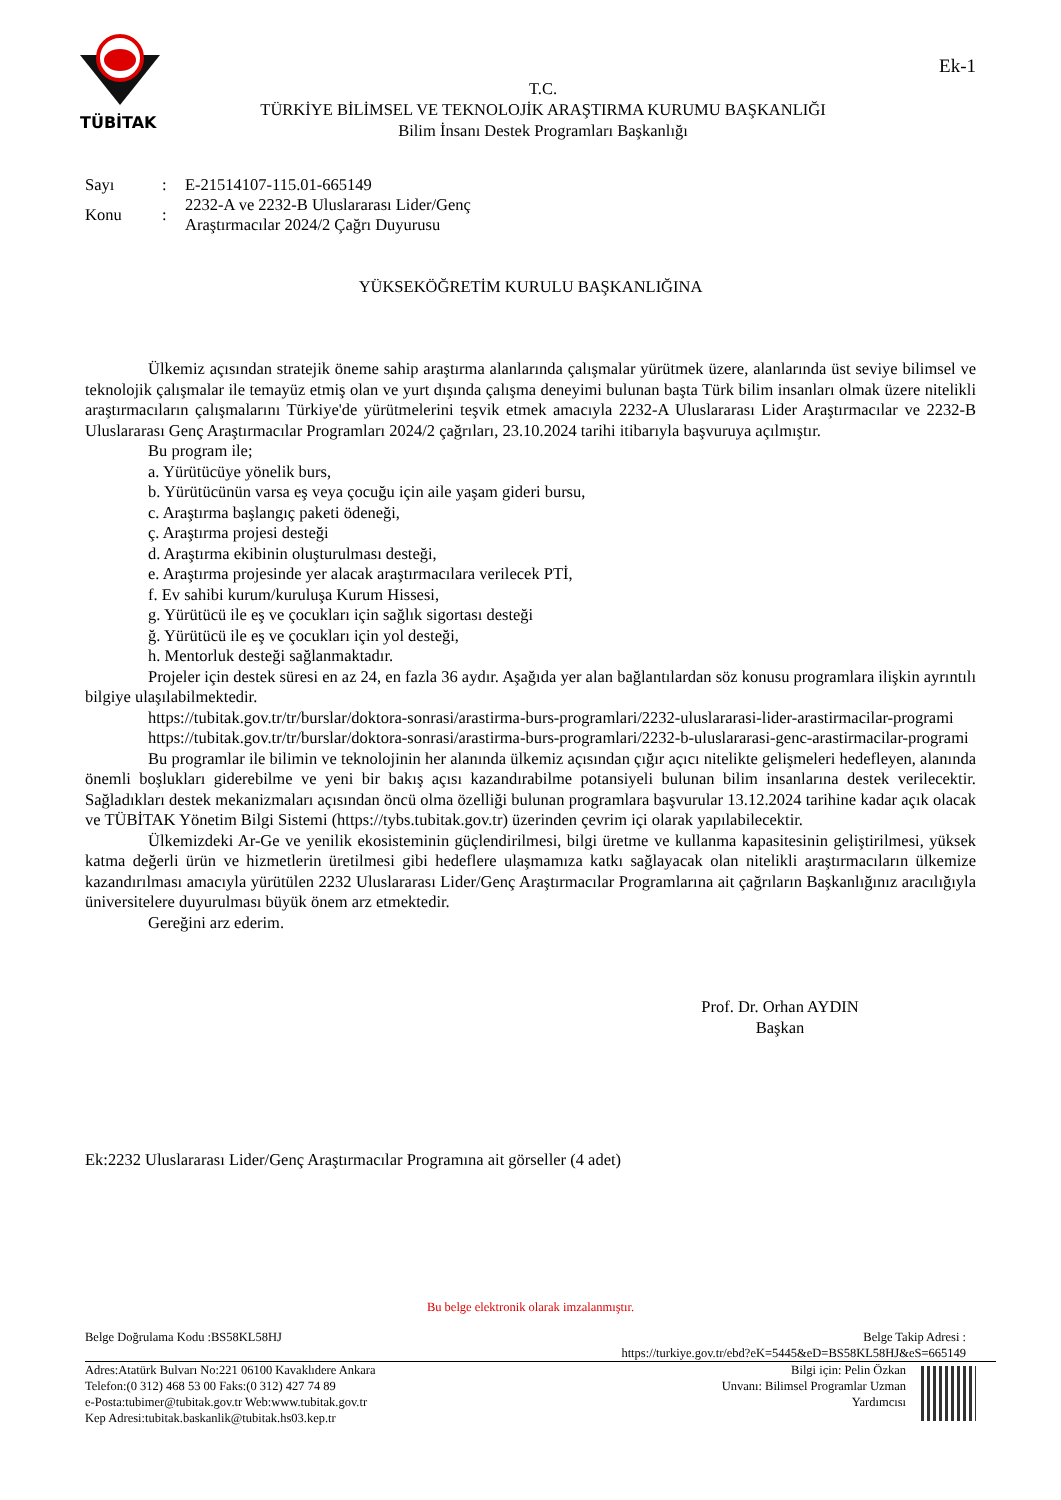TÜBİTAK
T.C.
TÜRKİYE BİLİMSEL VE TEKNOLOJİK ARAŞTIRMA KURUMU BAŞKANLIĞI
Bilim İnsanı Destek Programları Başkanlığı
Ek-1
| Sayı | : | E-21514107-115.01-665149 |
| Konu | : | 2232-A ve 2232-B Uluslararası Lider/Genç Araştırmacılar 2024/2 Çağrı Duyurusu |
YÜKSEKÖĞRETİM KURULU BAŞKANLIĞINA
Ülkemiz açısından stratejik öneme sahip araştırma alanlarında çalışmalar yürütmek üzere, alanlarında üst seviye bilimsel ve teknolojik çalışmalar ile temayüz etmiş olan ve yurt dışında çalışma deneyimi bulunan başta Türk bilim insanları olmak üzere nitelikli araştırmacıların çalışmalarını Türkiye'de yürütmelerini teşvik etmek amacıyla 2232-A Uluslararası Lider Araştırmacılar ve 2232-B Uluslararası Genç Araştırmacılar Programları 2024/2 çağrıları, 23.10.2024 tarihi itibarıyla başvuruya açılmıştır.
Bu program ile;
a. Yürütücüye yönelik burs,
b. Yürütücünün varsa eş veya çocuğu için aile yaşam gideri bursu,
c. Araştırma başlangıç paketi ödeneği,
ç. Araştırma projesi desteği
d. Araştırma ekibinin oluşturulması desteği,
e. Araştırma projesinde yer alacak araştırmacılara verilecek PTİ,
f. Ev sahibi kurum/kuruluşa Kurum Hissesi,
g. Yürütücü ile eş ve çocukları için sağlık sigortası desteği
ğ. Yürütücü ile eş ve çocukları için yol desteği,
h. Mentorluk desteği sağlanmaktadır.
Projeler için destek süresi en az 24, en fazla 36 aydır. Aşağıda yer alan bağlantılardan söz konusu programlara ilişkin ayrıntılı bilgiye ulaşılabilmektedir.
https://tubitak.gov.tr/tr/burslar/doktora-sonrasi/arastirma-burs-programlari/2232-uluslararasi-lider-arastirmacilar-programi
https://tubitak.gov.tr/tr/burslar/doktora-sonrasi/arastirma-burs-programlari/2232-b-uluslararasi-genc-arastirmacilar-programi
Bu programlar ile bilimin ve teknolojinin her alanında ülkemiz açısından çığır açıcı nitelikte gelişmeleri hedefleyen, alanında önemli boşlukları giderebilme ve yeni bir bakış açısı kazandırabilme potansiyeli bulunan bilim insanlarına destek verilecektir. Sağladıkları destek mekanizmaları açısından öncü olma özelliği bulunan programlara başvurular 13.12.2024 tarihine kadar açık olacak ve TÜBİTAK Yönetim Bilgi Sistemi (https://tybs.tubitak.gov.tr) üzerinden çevrim içi olarak yapılabilecektir.
Ülkemizdeki Ar-Ge ve yenilik ekosisteminin güçlendirilmesi, bilgi üretme ve kullanma kapasitesinin geliştirilmesi, yüksek katma değerli ürün ve hizmetlerin üretilmesi gibi hedeflere ulaşmamıza katkı sağlayacak olan nitelikli araştırmacıların ülkemize kazandırılması amacıyla yürütülen 2232 Uluslararası Lider/Genç Araştırmacılar Programlarına ait çağrıların Başkanlığınız aracılığıyla üniversitelere duyurulması büyük önem arz etmektedir.
Gereğini arz ederim.
Prof. Dr. Orhan AYDIN
Başkan
Ek:2232 Uluslararası Lider/Genç Araştırmacılar Programına ait görseller (4 adet)
Bu belge elektronik olarak imzalanmıştır.
Belge Doğrulama Kodu :BS58KL58HJ
Belge Takip Adresi :
https://turkiye.gov.tr/ebd?eK=5445&eD=BS58KL58HJ&eS=665149
Adres:Atatürk Bulvarı No:221 06100 Kavaklıdere Ankara
Telefon:(0 312) 468 53 00 Faks:(0 312) 427 74 89
e-Posta:tubimer@tubitak.gov.tr Web:www.tubitak.gov.tr
Kep Adresi:tubitak.baskanlik@tubitak.hs03.kep.tr
Bilgi için: Pelin Özkan
Unvanı: Bilimsel Programlar Uzman
Yardımcısı